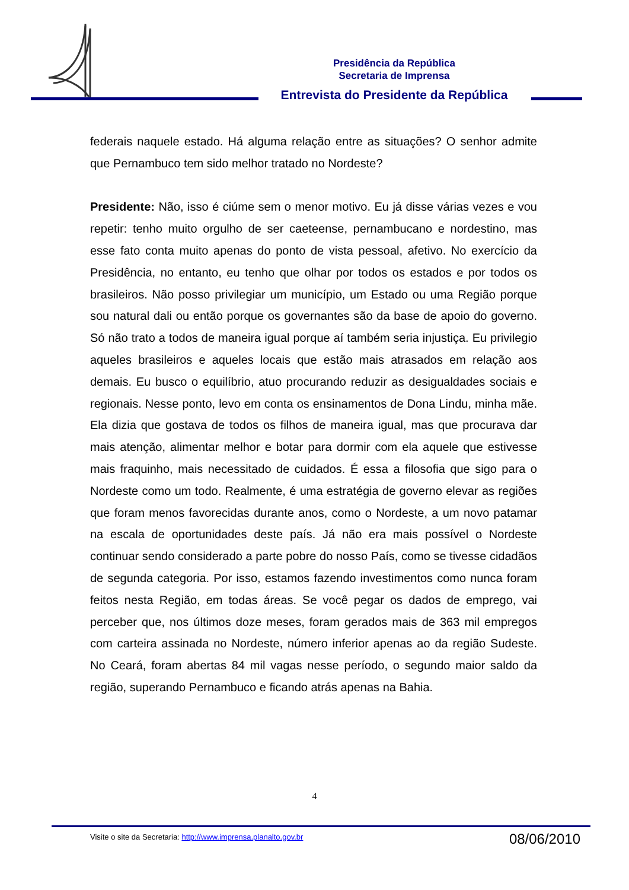Presidência da República
Secretaria de Imprensa
Entrevista do Presidente da República
federais naquele estado. Há alguma relação entre as situações? O senhor admite que Pernambuco tem sido melhor tratado no Nordeste?
Presidente: Não, isso é ciúme sem o menor motivo. Eu já disse várias vezes e vou repetir: tenho muito orgulho de ser caeteense, pernambucano e nordestino, mas esse fato conta muito apenas do ponto de vista pessoal, afetivo. No exercício da Presidência, no entanto, eu tenho que olhar por todos os estados e por todos os brasileiros. Não posso privilegiar um município, um Estado ou uma Região porque sou natural dali ou então porque os governantes são da base de apoio do governo. Só não trato a todos de maneira igual porque aí também seria injustiça. Eu privilegio aqueles brasileiros e aqueles locais que estão mais atrasados em relação aos demais. Eu busco o equilíbrio, atuo procurando reduzir as desigualdades sociais e regionais. Nesse ponto, levo em conta os ensinamentos de Dona Lindu, minha mãe. Ela dizia que gostava de todos os filhos de maneira igual, mas que procurava dar mais atenção, alimentar melhor e botar para dormir com ela aquele que estivesse mais fraquinho, mais necessitado de cuidados. É essa a filosofia que sigo para o Nordeste como um todo. Realmente, é uma estratégia de governo elevar as regiões que foram menos favorecidas durante anos, como o Nordeste, a um novo patamar na escala de oportunidades deste país. Já não era mais possível o Nordeste continuar sendo considerado a parte pobre do nosso País, como se tivesse cidadãos de segunda categoria. Por isso, estamos fazendo investimentos como nunca foram feitos nesta Região, em todas áreas. Se você pegar os dados de emprego, vai perceber que, nos últimos doze meses, foram gerados mais de 363 mil empregos com carteira assinada no Nordeste, número inferior apenas ao da região Sudeste. No Ceará, foram abertas 84 mil vagas nesse período, o segundo maior saldo da região, superando Pernambuco e ficando atrás apenas na Bahia.
4
Visite o site da Secretaria: http://www.imprensa.planalto.gov.br
08/06/2010